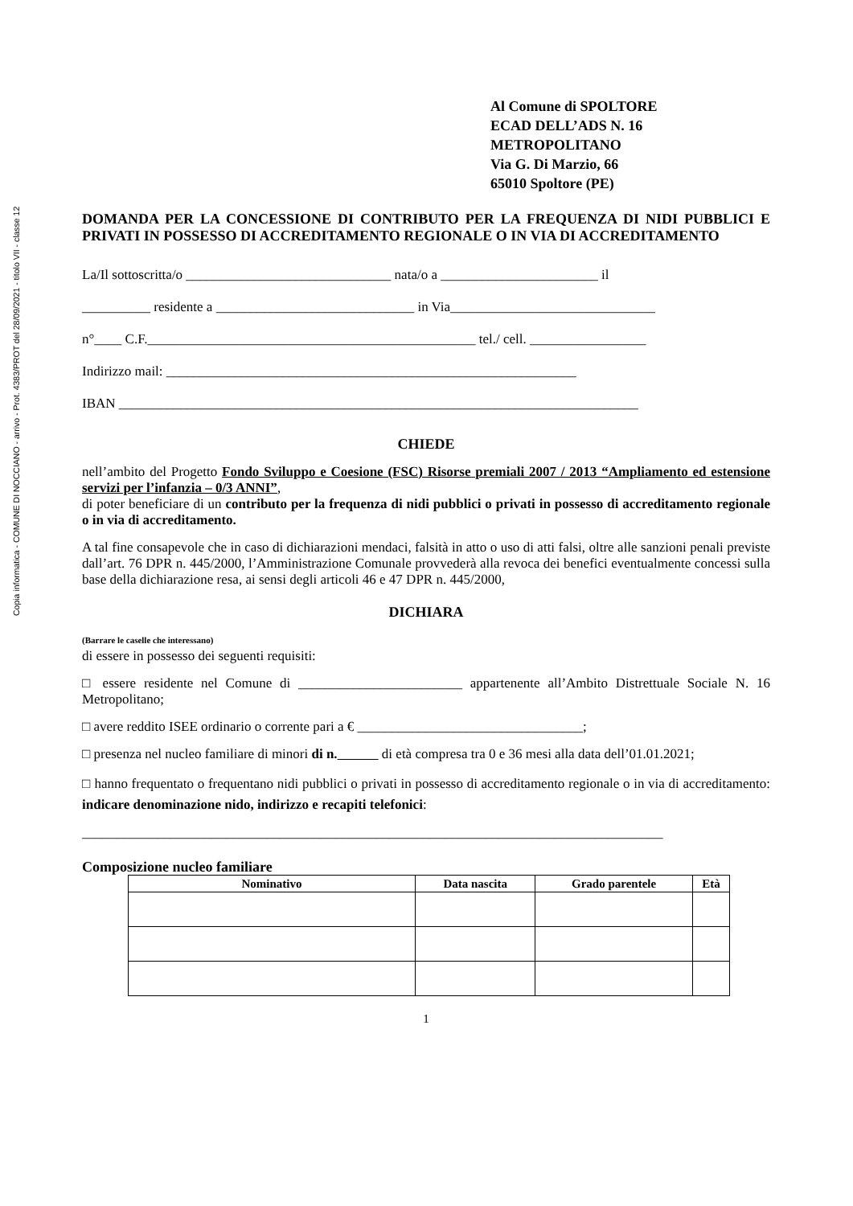Copia informatica - COMUNE DI NOCCIANO - arrivo - Prot. 4383/PROT del 28/09/2021 - titolo VII - classe 12
Al Comune di SPOLTORE
ECAD DELL’ADS N. 16
METROPOLITANO
Via G. Di Marzio, 66
65010 Spoltore (PE)
DOMANDA PER LA CONCESSIONE DI CONTRIBUTO PER LA FREQUENZA DI NIDI PUBBLICI E PRIVATI IN POSSESSO DI ACCREDITAMENTO REGIONALE O IN VIA DI ACCREDITAMENTO
La/Il sottoscritta/o ______________________________ nata/o a _______________________ il
__________ residente a _____________________________ in Via______________________________
n°____ C.F.________________________________________________ tel./ cell. _________________
Indirizzo mail: ____________________________________________________________
IBAN ____________________________________________________________________________
CHIEDE
nell’ambito del Progetto Fondo Sviluppo e Coesione (FSC) Risorse premiali 2007 / 2013 “Ampliamento ed estensione servizi per l’infanzia – 0/3 ANNI”,
di poter beneficiare di un contributo per la frequenza di nidi pubblici o privati in possesso di accreditamento regionale o in via di accreditamento.
A tal fine consapevole che in caso di dichiarazioni mendaci, falsità in atto o uso di atti falsi, oltre alle sanzioni penali previste dall’art. 76 DPR n. 445/2000, l’Amministrazione Comunale provvederà alla revoca dei benefici eventualmente concessi sulla base della dichiarazione resa, ai sensi degli articoli 46 e 47 DPR n. 445/2000,
DICHIARA
(Barrare le caselle che interessano)
di essere in possesso dei seguenti requisiti:
□ essere residente nel Comune di ________________________ appartenente all’Ambito Distrettuale Sociale N. 16 Metropolitano;
□ avere reddito ISEE ordinario o corrente pari a € _________________________________;
□ presenza nel nucleo familiare di minori di n. di età compresa tra 0 e 36 mesi alla data dell’01.01.2021;
□ hanno frequentato o frequentano nidi pubblici o privati in possesso di accreditamento regionale o in via di accreditamento: indicare denominazione nido, indirizzo e recapiti telefonici:
_____________________________________________________________________________________
Composizione nucleo familiare
| Nominativo | Data nascita | Grado parentele | Età |
| --- | --- | --- | --- |
1